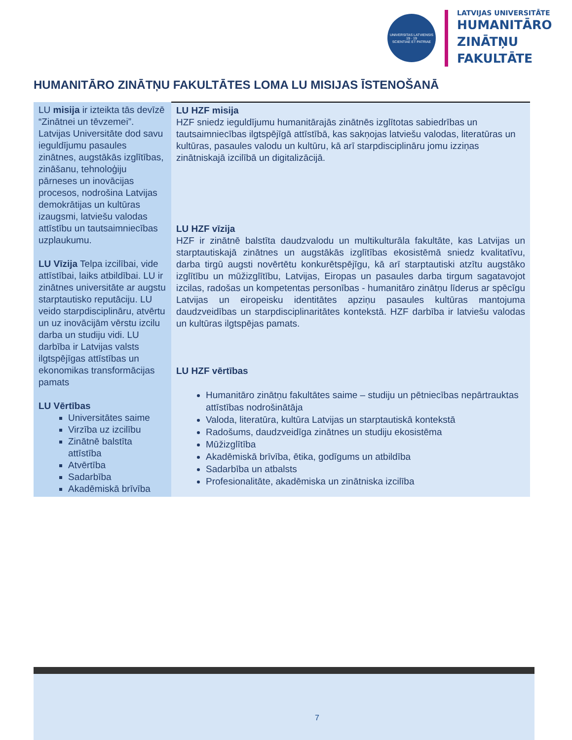UNIVERSITAS LATVIENSIS
19 · 19
SCIENTIAE ET PATRIAE
LATVIJAS UNIVERSITĀTE
HUMANITĀRO
ZINĀTŅU
FAKULTĀTE
HUMANITĀRO ZINĀTŅU FAKULTĀTES LOMA LU MISIJAS ĪSTENOŠANĀ
| LU misija ir izteikta tās devīzē “Zinātnei un tēvzemei”. Latvijas Universitāte dod savu ieguldījumu pasaules zinātnes, augstākās izglītības, zināšanu, tehnoloģiju pārneses un inovācijas procesos, nodrošina Latvijas demokrātijas un kultūras izaugsmi, latviešu valodas attīstību un tautsaimniecības uzplaukumu. LU Vīzija Telpa izcilībai, vide attīstībai, laiks atbildībai. LU ir zinātnes universitāte ar augstu starptautisko reputāciju. LU veido starpdisciplināru, atvērtu un uz inovācijām vērstu izcilu darba un studiju vidi. LU darbība ir Latvijas valsts ilgtspējīgas attīstības un ekonomikas transformācijas pamats LU Vērtības Universitātes saime Virzība uz izcilību Zinātnē balstīta attīstība Atvērtība Sadarbība Akadēmiskā brīvība | LU HZF misija HZF sniedz ieguldījumu humanitārajās zinātnēs izglītotas sabiedrības un tautsaimniecības ilgtspējīgā attīstībā, kas sakņojas latviešu valodas, literatūras un kultūras, pasaules valodu un kultūru, kā arī starpdisciplināru jomu izziņas zinātniskajā izcilībā un digitalizācijā. LU HZF vīzija HZF ir zinātnē balstīta daudzvalodu un multikulturāla fakultāte, kas Latvijas un starptautiskajā zinātnes un augstākās izglītības ekosistēmā sniedz kvalitatīvu, darba tirgū augsti novērtētu konkurētspējīgu, kā arī starptautiski atzītu augstāko izglītību un mūžizglītību, Latvijas, Eiropas un pasaules darba tirgum sagatavojot izcilas, radošas un kompetentas personības - humanitāro zinātņu līderus ar spēcīgu Latvijas un eiropeisku identitātes apziņu pasaules kultūras mantojuma daudzveidības un starpdisciplinaritātes kontekstā. HZF darbība ir latviešu valodas un kultūras ilgtspējas pamats. LU HZF vērtības Humanitāro zinātņu fakultātes saime – studiju un pētniecības nepārtrauktas attīstības nodrošinātāja Valoda, literatūra, kultūra Latvijas un starptautiskā kontekstā Radošums, daudzveidīga zinātnes un studiju ekosistēma Mūžizglītība Akadēmiskā brīvība, ētika, godīgums un atbildība Sadarbība un atbalsts Profesionalitāte, akadēmiska un zinātniska izcilība |
7